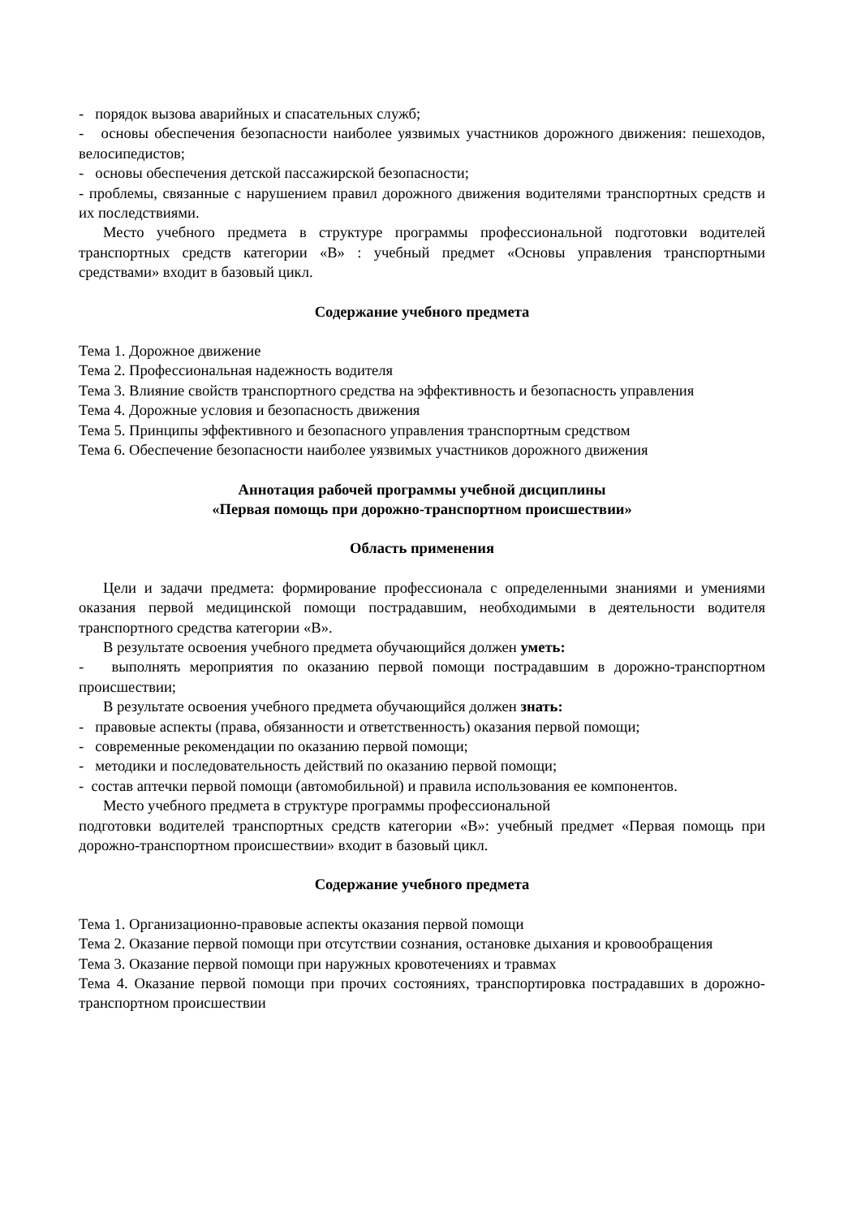- порядок вызова аварийных и спасательных служб;
- основы обеспечения безопасности наиболее уязвимых участников дорожного движения: пешеходов, велосипедистов;
- основы обеспечения детской пассажирской безопасности;
- проблемы, связанные с нарушением правил дорожного движения водителями транспортных средств и их последствиями.
Место учебного предмета в структуре программы профессиональной подготовки водителей транспортных средств категории «В» : учебный предмет «Основы управления транспортными средствами» входит в базовый цикл.
Содержание учебного предмета
Тема 1. Дорожное движение
Тема 2. Профессиональная надежность водителя
Тема 3. Влияние свойств транспортного средства на эффективность и безопасность управления
Тема 4. Дорожные условия и безопасность движения
Тема 5. Принципы эффективного и безопасного управления транспортным средством
Тема 6. Обеспечение безопасности наиболее уязвимых участников дорожного движения
Аннотация рабочей программы учебной дисциплины
«Первая помощь при дорожно-транспортном происшествии»
Область применения
Цели и задачи предмета: формирование профессионала с определенными знаниями и умениями оказания первой медицинской помощи пострадавшим, необходимыми в деятельности водителя транспортного средства категории «В».
В результате освоения учебного предмета обучающийся должен уметь:
- выполнять мероприятия по оказанию первой помощи пострадавшим в дорожно-транспортном происшествии;
В результате освоения учебного предмета обучающийся должен знать:
- правовые аспекты (права, обязанности и ответственность) оказания первой помощи;
- современные рекомендации по оказанию первой помощи;
- методики и последовательность действий по оказанию первой помощи;
- состав аптечки первой помощи (автомобильной) и правила использования ее компонентов.
Место учебного предмета в структуре программы профессиональной
подготовки водителей транспортных средств категории «В»: учебный предмет «Первая помощь при дорожно-транспортном происшествии» входит в базовый цикл.
Содержание учебного предмета
Тема 1. Организационно-правовые аспекты оказания первой помощи
Тема 2. Оказание первой помощи при отсутствии сознания, остановке дыхания и кровообращения
Тема 3. Оказание первой помощи при наружных кровотечениях и травмах
Тема 4. Оказание первой помощи при прочих состояниях, транспортировка пострадавших в дорожно-транспортном происшествии